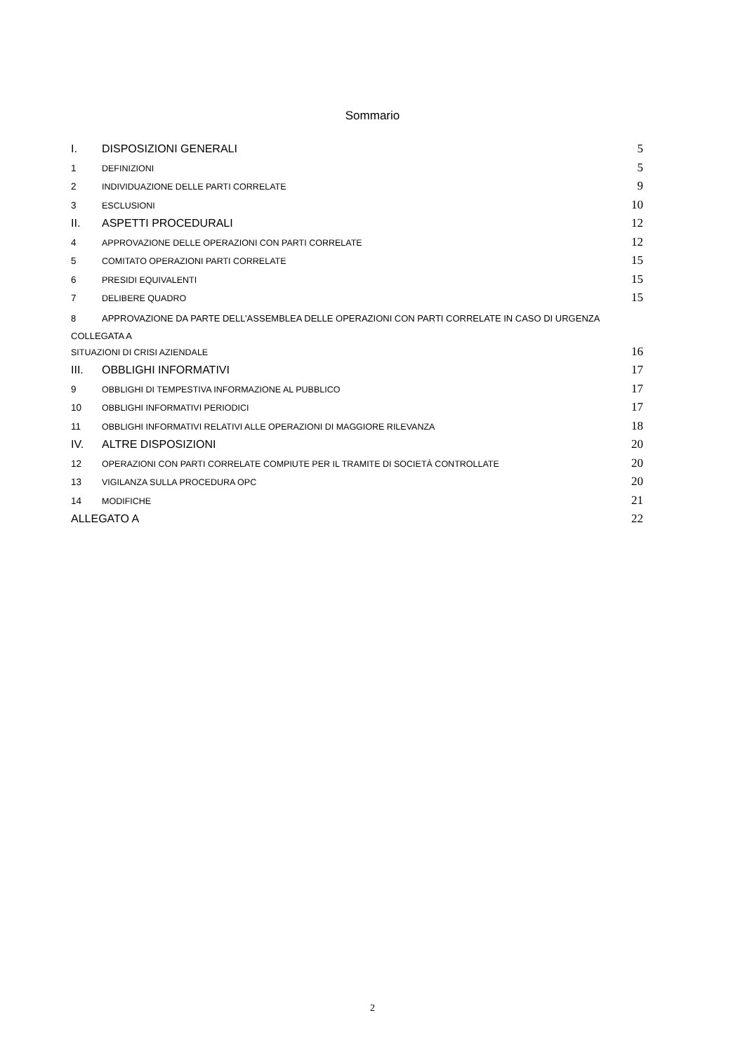Sommario
I. DISPOSIZIONI GENERALI 5
1 DEFINIZIONI 5
2 INDIVIDUAZIONE DELLE PARTI CORRELATE 9
3 ESCLUSIONI 10
II. ASPETTI PROCEDURALI 12
4 APPROVAZIONE DELLE OPERAZIONI CON PARTI CORRELATE 12
5 COMITATO OPERAZIONI PARTI CORRELATE 15
6 PRESIDI EQUIVALENTI 15
7 DELIBERE QUADRO 15
8 APPROVAZIONE DA PARTE DELL’ASSEMBLEA DELLE OPERAZIONI CON PARTI CORRELATE IN CASO DI URGENZA COLLEGATA A
SITUAZIONI DI CRISI AZIENDALE 16
III. OBBLIGHI INFORMATIVI 17
9 OBBLIGHI DI TEMPESTIVA INFORMAZIONE AL PUBBLICO 17
10 OBBLIGHI INFORMATIVI PERIODICI 17
11 OBBLIGHI INFORMATIVI RELATIVI ALLE OPERAZIONI DI MAGGIORE RILEVANZA 18
IV. ALTRE DISPOSIZIONI 20
12 OPERAZIONI CON PARTI CORRELATE COMPIUTE PER IL TRAMITE DI SOCIETÀ CONTROLLATE 20
13 VIGILANZA SULLA PROCEDURA OPC 20
14 MODIFICHE 21
ALLEGATO A 22
2